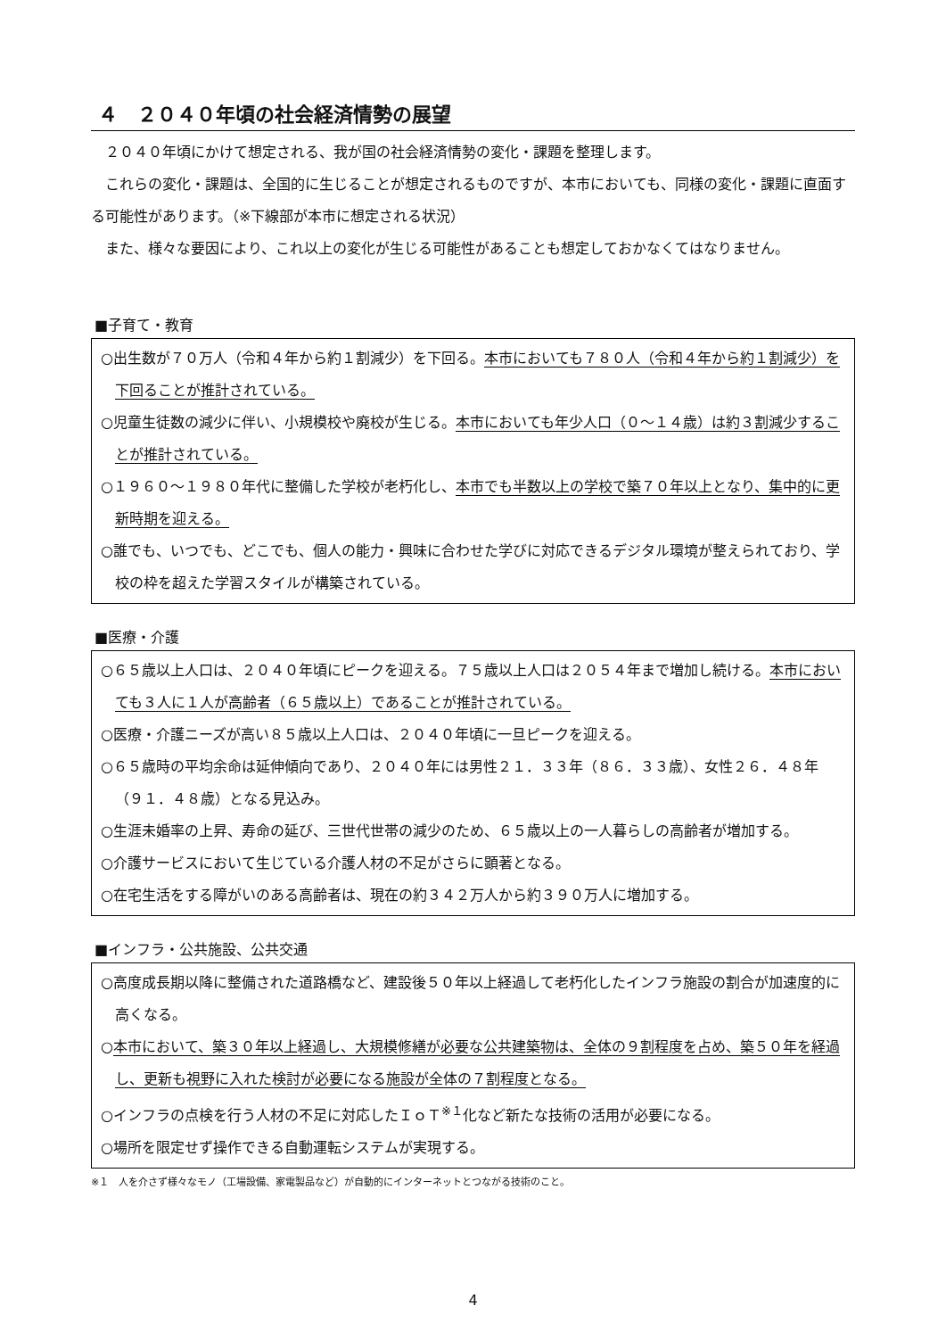４　２０４０年頃の社会経済情勢の展望
２０４０年頃にかけて想定される、我が国の社会経済情勢の変化・課題を整理します。
これらの変化・課題は、全国的に生じることが想定されるものですが、本市においても、同様の変化・課題に直面する可能性があります。（※下線部が本市に想定される状況）
また、様々な要因により、これ以上の変化が生じる可能性があることも想定しておかなくてはなりません。
■子育て・教育
○出生数が７０万人（令和４年から約１割減少）を下回る。本市においても７８０人（令和４年から約１割減少）を下回ることが推計されている。
○児童生徒数の減少に伴い、小規模校や廃校が生じる。本市においても年少人口（０～１４歳）は約３割減少することが推計されている。
○１９６０～１９８０年代に整備した学校が老朽化し、本市でも半数以上の学校で築７０年以上となり、集中的に更新時期を迎える。
○誰でも、いつでも、どこでも、個人の能力・興味に合わせた学びに対応できるデジタル環境が整えられており、学校の枠を超えた学習スタイルが構築されている。
■医療・介護
○６５歳以上人口は、２０４０年頃にピークを迎える。７５歳以上人口は２０５４年まで増加し続ける。本市においても３人に１人が高齢者（６５歳以上）であることが推計されている。
○医療・介護ニーズが高い８５歳以上人口は、２０４０年頃に一旦ピークを迎える。
○６５歳時の平均余命は延伸傾向であり、２０４０年には男性２１．３３年（８６．３３歳）、女性２６．４８年（９１．４８歳）となる見込み。
○生涯未婚率の上昇、寿命の延び、三世代世帯の減少のため、６５歳以上の一人暮らしの高齢者が増加する。
○介護サービスにおいて生じている介護人材の不足がさらに顕著となる。
○在宅生活をする障がいのある高齢者は、現在の約３４２万人から約３９０万人に増加する。
■インフラ・公共施設、公共交通
○高度成長期以降に整備された道路橋など、建設後５０年以上経過して老朽化したインフラ施設の割合が加速度的に高くなる。
○本市において、築３０年以上経過し、大規模修繕が必要な公共建築物は、全体の９割程度を占め、築５０年を経過し、更新も視野に入れた検討が必要になる施設が全体の７割程度となる。
○インフラの点検を行う人材の不足に対応したＩｏＴ<sup>※１</sup>化など新たな技術の活用が必要になる。
○場所を限定せず操作できる自動運転システムが実現する。
※１　人を介さず様々なモノ（工場設備、家電製品など）が自動的にインターネットとつながる技術のこと。
4